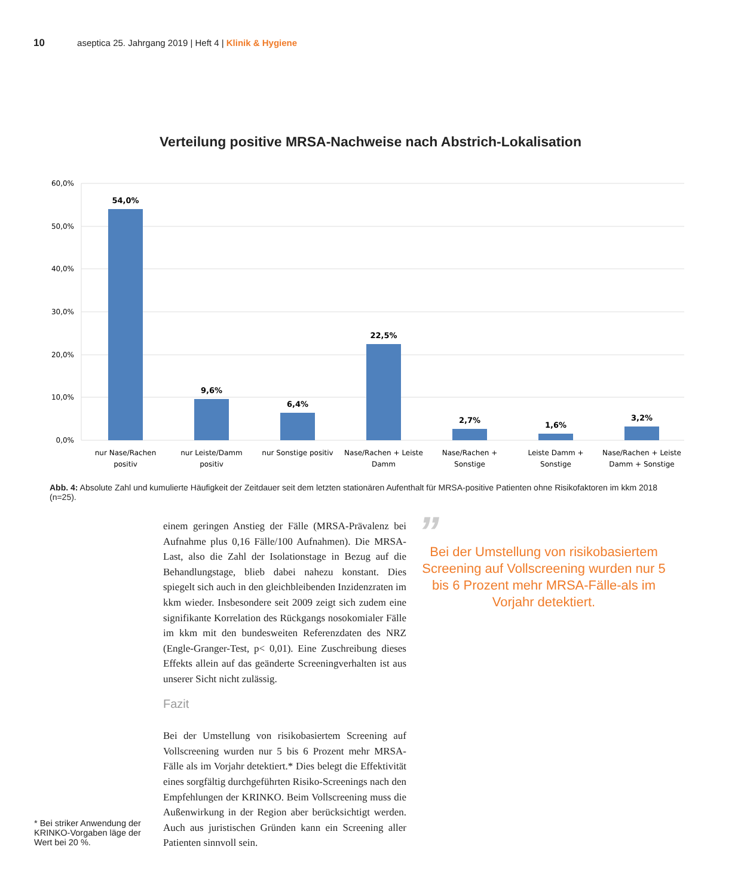10 aseptica 25. Jahrgang 2019 | Heft 4 | Klinik & Hygiene
Verteilung positive MRSA-Nachweise nach Abstrich-Lokalisation
60,0%
50,0%
40,0%
30,0%
20,0%
10,0%
0,0%
54,0%
9,6%
6,4%
22,5%
2,7%
1,6%
3,2%
nur Nase/Rachen
positiv
nur Leiste/Damm
positiv
nur Sonstige positiv
Nase/Rachen + Leiste
Damm
Nase/Rachen +
Sonstige
Leiste Damm +
Sonstige
Nase/Rachen + Leiste
Damm + Sonstige
Abb. 4: Absolute Zahl und kumulierte Häufigkeit der Zeitdauer seit dem letzten stationären Aufenthalt für MRSA-positive Patienten ohne Risikofaktoren im kkm 2018 (n=25).
einem geringen Anstieg der Fälle (MRSA-Prävalenz bei Aufnahme plus 0,16 Fälle/100 Aufnahmen). Die MRSA-Last, also die Zahl der Isolationstage in Bezug auf die Behandlungstage, blieb dabei nahezu konstant. Dies spiegelt sich auch in den gleichbleibenden Inzidenzraten im kkm wieder. Insbesondere seit 2009 zeigt sich zudem eine signifikante Korrelation des Rückgangs nosokomialer Fälle im kkm mit den bundesweiten Referenzdaten des NRZ (Engle-Granger-Test, p< 0,01). Eine Zuschreibung dieses Effekts allein auf das geänderte Screeningverhalten ist aus unserer Sicht nicht zulässig.
Fazit
Bei der Umstellung von risikobasiertem Screening auf Vollscreening wurden nur 5 bis 6 Prozent mehr MRSA-Fälle als im Vorjahr detektiert.* Dies belegt die Effektivität eines sorgfältig durchgeführten Risiko-Screenings nach den Empfehlungen der KRINKO. Beim Vollscreening muss die Außenwirkung in der Region aber berücksichtigt werden. Auch aus juristischen Gründen kann ein Screening aller Patienten sinnvoll sein.
”
Bei der Umstellung von risikobasiertem Screening auf Vollscreening wurden nur 5 bis 6 Prozent mehr MRSA-Fälle-als im Vorjahr detektiert.
* Bei striker Anwendung der KRINKO-Vorgaben läge der Wert bei 20 %.